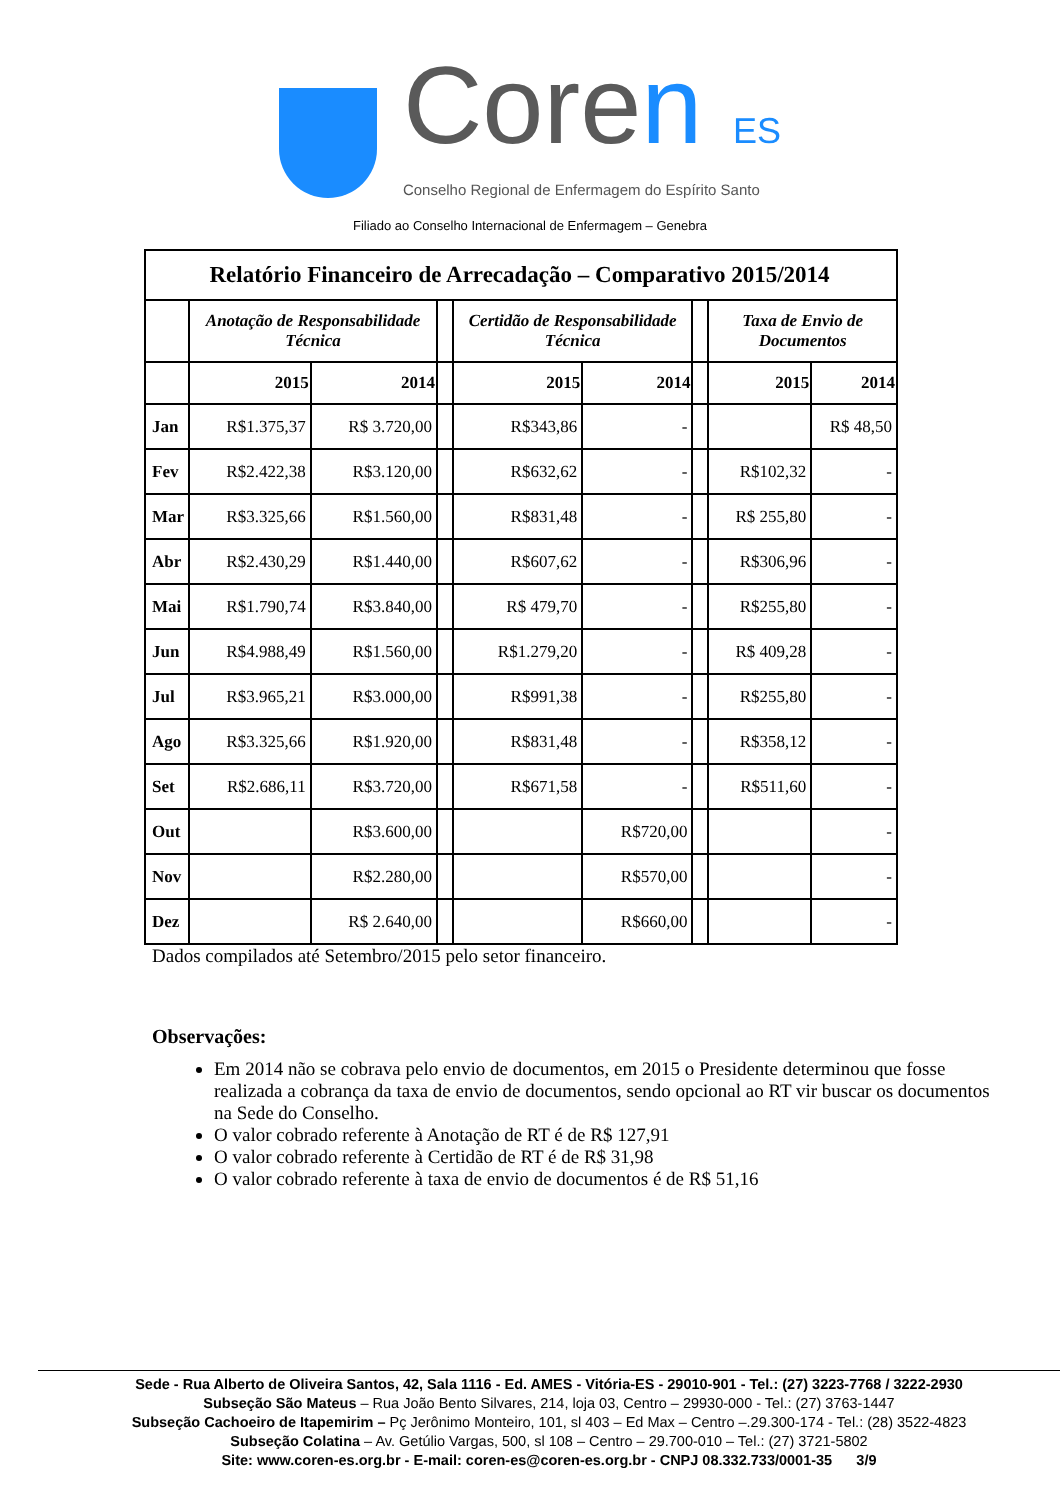Coren ES
Conselho Regional de Enfermagem do Espírito Santo
Filiado ao Conselho Internacional de Enfermagem – Genebra
| Relatório Financeiro de Arrecadação – Comparativo 2015/2014 | | | | | | | | |
| | Anotação de Responsabilidade Técnica | | | Certidão de Responsabilidade Técnica | | | Taxa de Envio de Documentos | |
| | 2015 | 2014 | | 2015 | 2014 | | 2015 | 2014 |
| Jan | R$1.375,37 | R$ 3.720,00 | | R$343,86 | - | | | R$ 48,50 |
| Fev | R$2.422,38 | R$3.120,00 | | R$632,62 | - | | R$102,32 | - |
| Mar | R$3.325,66 | R$1.560,00 | | R$831,48 | - | | R$ 255,80 | - |
| Abr | R$2.430,29 | R$1.440,00 | | R$607,62 | - | | R$306,96 | - |
| Mai | R$1.790,74 | R$3.840,00 | | R$ 479,70 | - | | R$255,80 | - |
| Jun | R$4.988,49 | R$1.560,00 | | R$1.279,20 | - | | R$ 409,28 | - |
| Jul | R$3.965,21 | R$3.000,00 | | R$991,38 | - | | R$255,80 | - |
| Ago | R$3.325,66 | R$1.920,00 | | R$831,48 | - | | R$358,12 | - |
| Set | R$2.686,11 | R$3.720,00 | | R$671,58 | - | | R$511,60 | - |
| Out | | R$3.600,00 | | | R$720,00 | | | - |
| Nov | | R$2.280,00 | | | R$570,00 | | | - |
| Dez | | R$ 2.640,00 | | | R$660,00 | | | - |
Dados compilados até Setembro/2015 pelo setor financeiro.
Observações:
Em 2014 não se cobrava pelo envio de documentos, em 2015 o Presidente determinou que fosse realizada a cobrança da taxa de envio de documentos, sendo opcional ao RT vir buscar os documentos na Sede do Conselho.
O valor cobrado referente à Anotação de RT é de R$ 127,91
O valor cobrado referente à Certidão de RT é de R$ 31,98
O valor cobrado referente à taxa de envio de documentos é de R$ 51,16
Sede - Rua Alberto de Oliveira Santos, 42, Sala 1116 - Ed. AMES - Vitória-ES - 29010-901 - Tel.: (27) 3223-7768 / 3222-2930
Subseção São Mateus – Rua João Bento Silvares, 214, loja 03, Centro – 29930-000 - Tel.: (27) 3763-1447
Subseção Cachoeiro de Itapemirim – Pç Jerônimo Monteiro, 101, sl 403 – Ed Max – Centro –.29.300-174 - Tel.: (28) 3522-4823
Subseção Colatina – Av. Getúlio Vargas, 500, sl 108 – Centro – 29.700-010 – Tel.: (27) 3721-5802
Site: www.coren-es.org.br - E-mail: coren-es@coren-es.org.br - CNPJ 08.332.733/0001-35 3/9